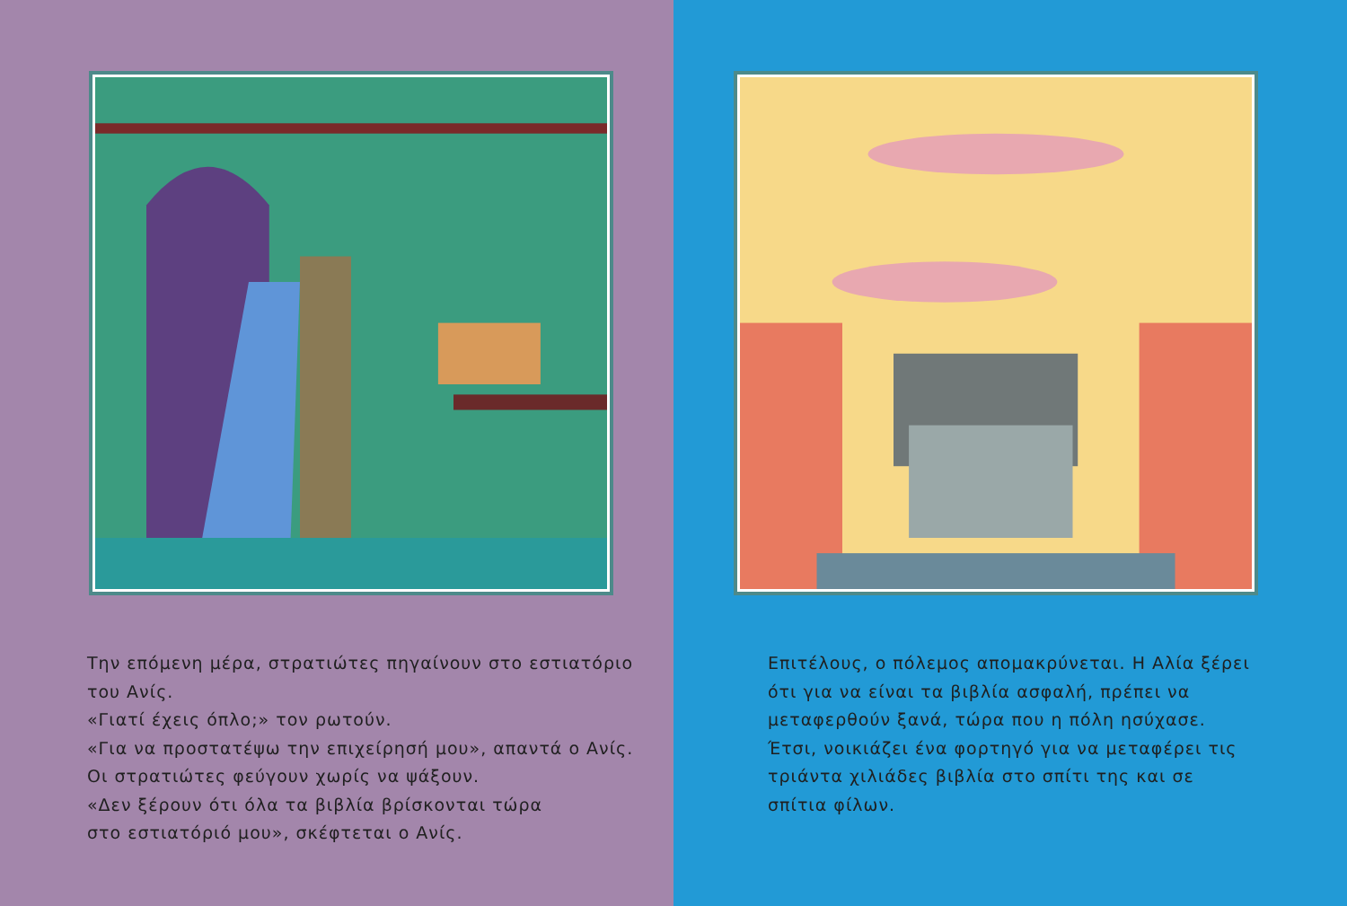Την επόμενη μέρα, στρατιώτες πηγαίνουν στο εστιατόριο
του Ανίς.
«Γιατί έχεις όπλο;» τον ρωτούν.
«Για να προστατέψω την επιχείρησή μου», απαντά ο Ανίς.
Οι στρατιώτες φεύγουν χωρίς να ψάξουν.
«Δεν ξέρουν ότι όλα τα βιβλία βρίσκονται τώρα
στο εστιατόριό μου», σκέφτεται ο Ανίς.
Επιτέλους, ο πόλεμος απομακρύνεται. Η Αλία ξέρει
ότι για να είναι τα βιβλία ασφαλή, πρέπει να
μεταφερθούν ξανά, τώρα που η πόλη ησύχασε.
Έτσι, νοικιάζει ένα φορτηγό για να μεταφέρει τις
τριάντα χιλιάδες βιβλία στο σπίτι της και σε
σπίτια φίλων.